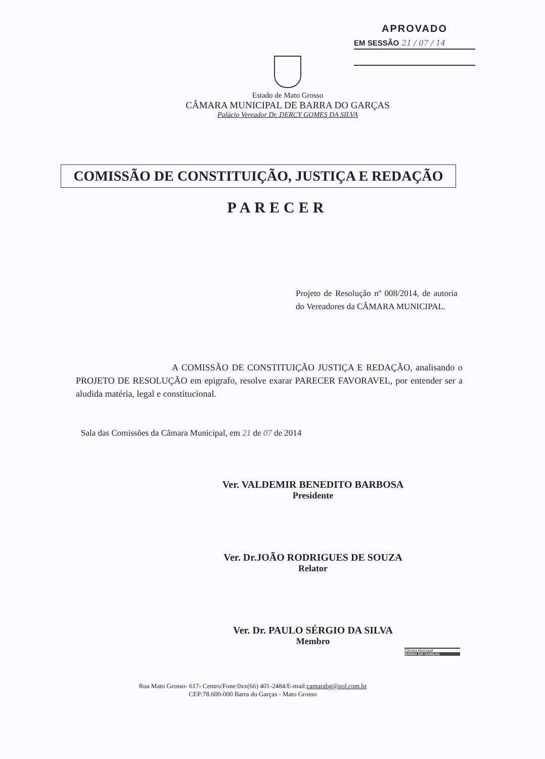APROVADO
EM SESSÃO 21 / 07 / 14
Estado de Mato Grosso
CÂMARA MUNICIPAL DE BARRA DO GARÇAS
Palácio Vereador Dr. DERCY GOMES DA SILVA
COMISSÃO DE CONSTITUIÇÃO, JUSTIÇA E REDAÇÃO
PARECER
Projeto de Resolução nº 008/2014, de autoria do Vereadores da CÃMARA MUNICIPAL.
A COMISSÃO DE CONSTITUIÇÃO JUSTIÇA E REDAÇÃO, analisando o PROJETO DE RESOLUÇÃO em epigrafo, resolve exarar PARECER FAVORAVEL, por entender ser a aludida matéria, legal e constitucional.
Sala das Comissões da Câmara Municipal, em 21 de 07 de 2014
Ver. VALDEMIR BENEDITO BARBOSA
Presidente
Ver. Dr.JOÃO RODRIGUES DE SOUZA
Relator
Ver. Dr. PAULO SÉRGIO DA SILVA
Membro
Câmara Municipal
BARRA DO GARÇAS
Rua Mato Grosso- 617- Centro/Fone:0xx(66) 401-2484/E-mail:camarabg@uol.com.br
CEP:78.600-000 Barra do Garças - Mato Grosso